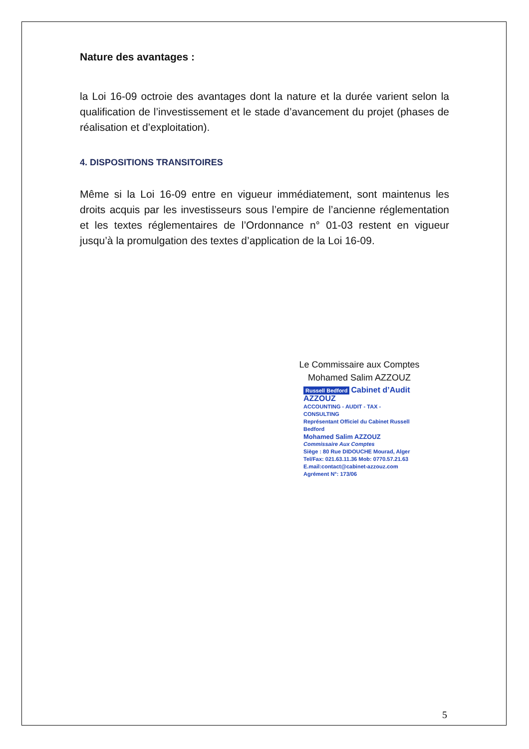Nature des avantages :
la Loi 16-09 octroie des avantages dont la nature et la durée varient selon la qualification de l’investissement et le stade d’avancement du projet (phases de réalisation et d’exploitation).
4. DISPOSITIONS TRANSITOIRES
Même si la Loi 16-09 entre en vigueur immédiatement, sont maintenus les droits acquis par les investisseurs sous l’empire de l’ancienne réglementation et les textes réglementaires de l’Ordonnance n° 01-03 restent en vigueur jusqu’à la promulgation des textes d’application de la Loi 16-09.
Le Commissaire aux Comptes
Mohamed Salim AZZOUZ
Russell Bedford Cabinet d’Audit AZZOUZ
ACCOUNTING - AUDIT - TAX - CONSULTING
Représentant Officiel du Cabinet Russell Bedford
Mohamed Salim AZZOUZ
Commissaire Aux Comptes
Siège : 80 Rue DIDOUCHE Mourad, Alger
Tel/Fax: 021.63.11.36 Mob: 0770.57.21.63
E.mail:contact@cabinet-azzouz.com
Agrément N°: 173/06
5